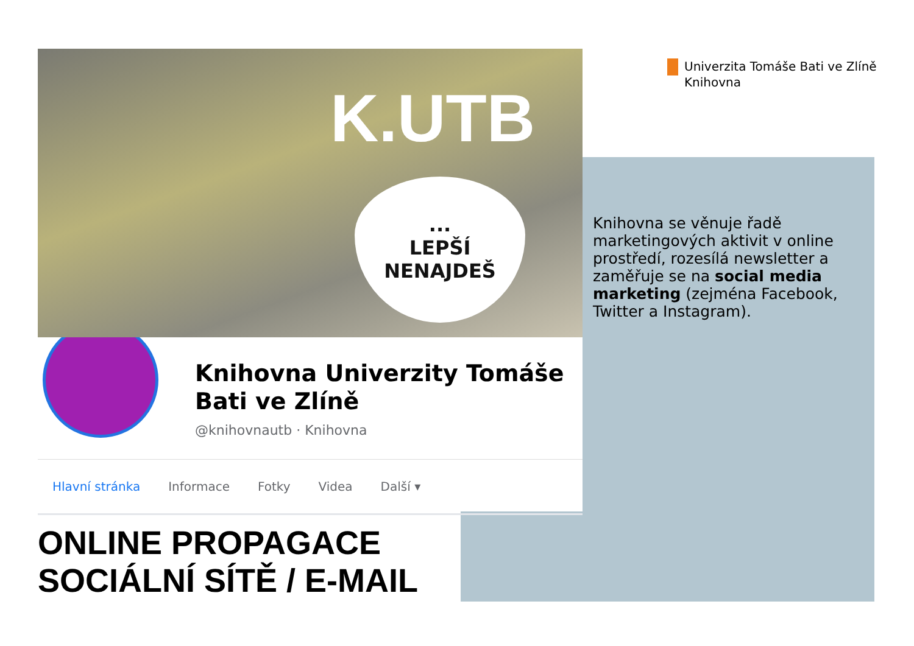Univerzita Tomáše Bati ve Zlíně
Knihovna
K.UTB
...
LEPŠÍ
NENAJDEŠ
Knihovna Univerzity Tomáše
Bati ve Zlíně
@knihovnautb · Knihovna
Hlavní stránka Informace Fotky Videa Další ▾
Knihovna se věnuje řadě marketingových aktivit v online prostředí, rozesílá newsletter a zaměřuje se na social media marketing (zejména Facebook, Twitter a Instagram).
ONLINE PROPAGACE
SOCIÁLNÍ SÍTĚ / E-MAIL